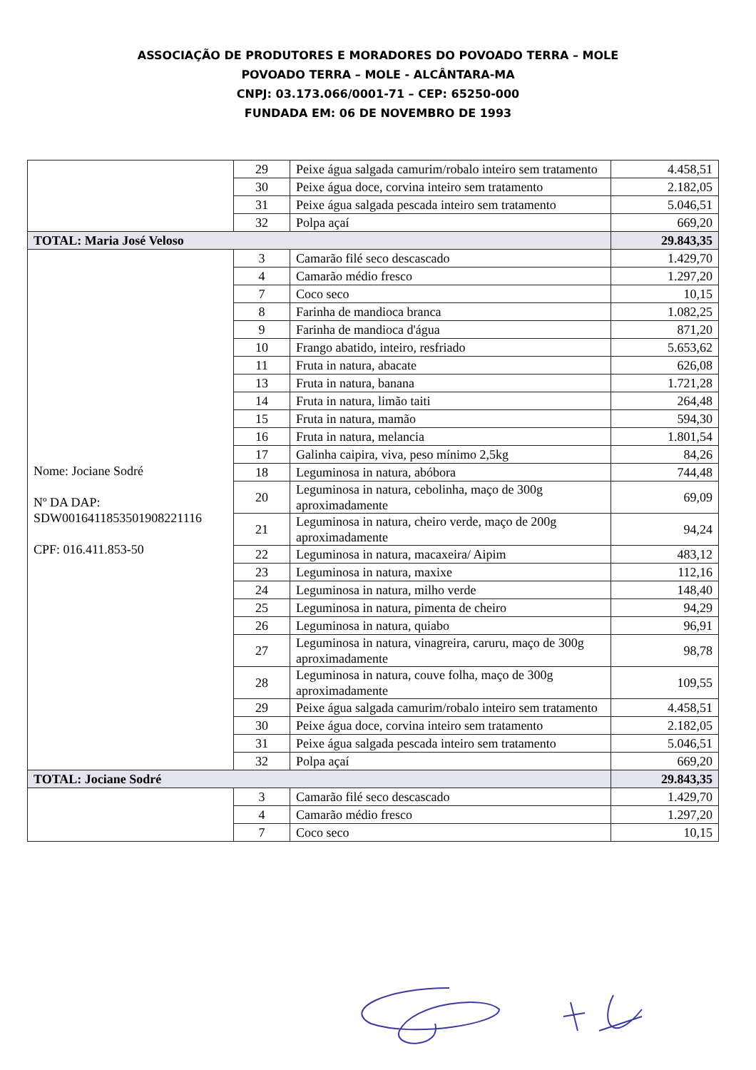ASSOCIAÇÃO DE PRODUTORES E MORADORES DO POVOADO TERRA – MOLE
POVOADO TERRA – MOLE - ALCÂNTARA-MA
CNPJ: 03.173.066/0001-71 – CEP: 65250-000
FUNDADA EM: 06 DE NOVEMBRO DE 1993
| | 29 | Peixe água salgada camurim/robalo inteiro sem tratamento | 4.458,51 |
| | 30 | Peixe água doce, corvina inteiro sem tratamento | 2.182,05 |
| | 31 | Peixe água salgada pescada inteiro sem tratamento | 5.046,51 |
| | 32 | Polpa açaí | 669,20 |
| TOTAL: Maria José Veloso | | | 29.843,35 |
| Nome: Jociane Sodré Nº DA DAP: SDW0016411853501908221116 CPF: 016.411.853-50 | 3 | Camarão filé seco descascado | 1.429,70 |
| | 4 | Camarão médio fresco | 1.297,20 |
| | 7 | Coco seco | 10,15 |
| | 8 | Farinha de mandioca branca | 1.082,25 |
| | 9 | Farinha de mandioca d'água | 871,20 |
| | 10 | Frango abatido, inteiro, resfriado | 5.653,62 |
| | 11 | Fruta in natura, abacate | 626,08 |
| | 13 | Fruta in natura, banana | 1.721,28 |
| | 14 | Fruta in natura, limão taiti | 264,48 |
| | 15 | Fruta in natura, mamão | 594,30 |
| | 16 | Fruta in natura, melancia | 1.801,54 |
| | 17 | Galinha caipira, viva, peso mínimo 2,5kg | 84,26 |
| | 18 | Leguminosa in natura, abóbora | 744,48 |
| | 20 | Leguminosa in natura, cebolinha, maço de 300g aproximadamente | 69,09 |
| | 21 | Leguminosa in natura, cheiro verde, maço de 200g aproximadamente | 94,24 |
| | 22 | Leguminosa in natura, macaxeira/ Aipim | 483,12 |
| | 23 | Leguminosa in natura, maxixe | 112,16 |
| | 24 | Leguminosa in natura, milho verde | 148,40 |
| | 25 | Leguminosa in natura, pimenta de cheiro | 94,29 |
| | 26 | Leguminosa in natura, quiabo | 96,91 |
| | 27 | Leguminosa in natura, vinagreira, caruru, maço de 300g aproximadamente | 98,78 |
| | 28 | Leguminosa in natura, couve folha, maço de 300g aproximadamente | 109,55 |
| | 29 | Peixe água salgada camurim/robalo inteiro sem tratamento | 4.458,51 |
| | 30 | Peixe água doce, corvina inteiro sem tratamento | 2.182,05 |
| | 31 | Peixe água salgada pescada inteiro sem tratamento | 5.046,51 |
| | 32 | Polpa açaí | 669,20 |
| TOTAL: Jociane Sodré | | | 29.843,35 |
| | 3 | Camarão filé seco descascado | 1.429,70 |
| | 4 | Camarão médio fresco | 1.297,20 |
| | 7 | Coco seco | 10,15 |